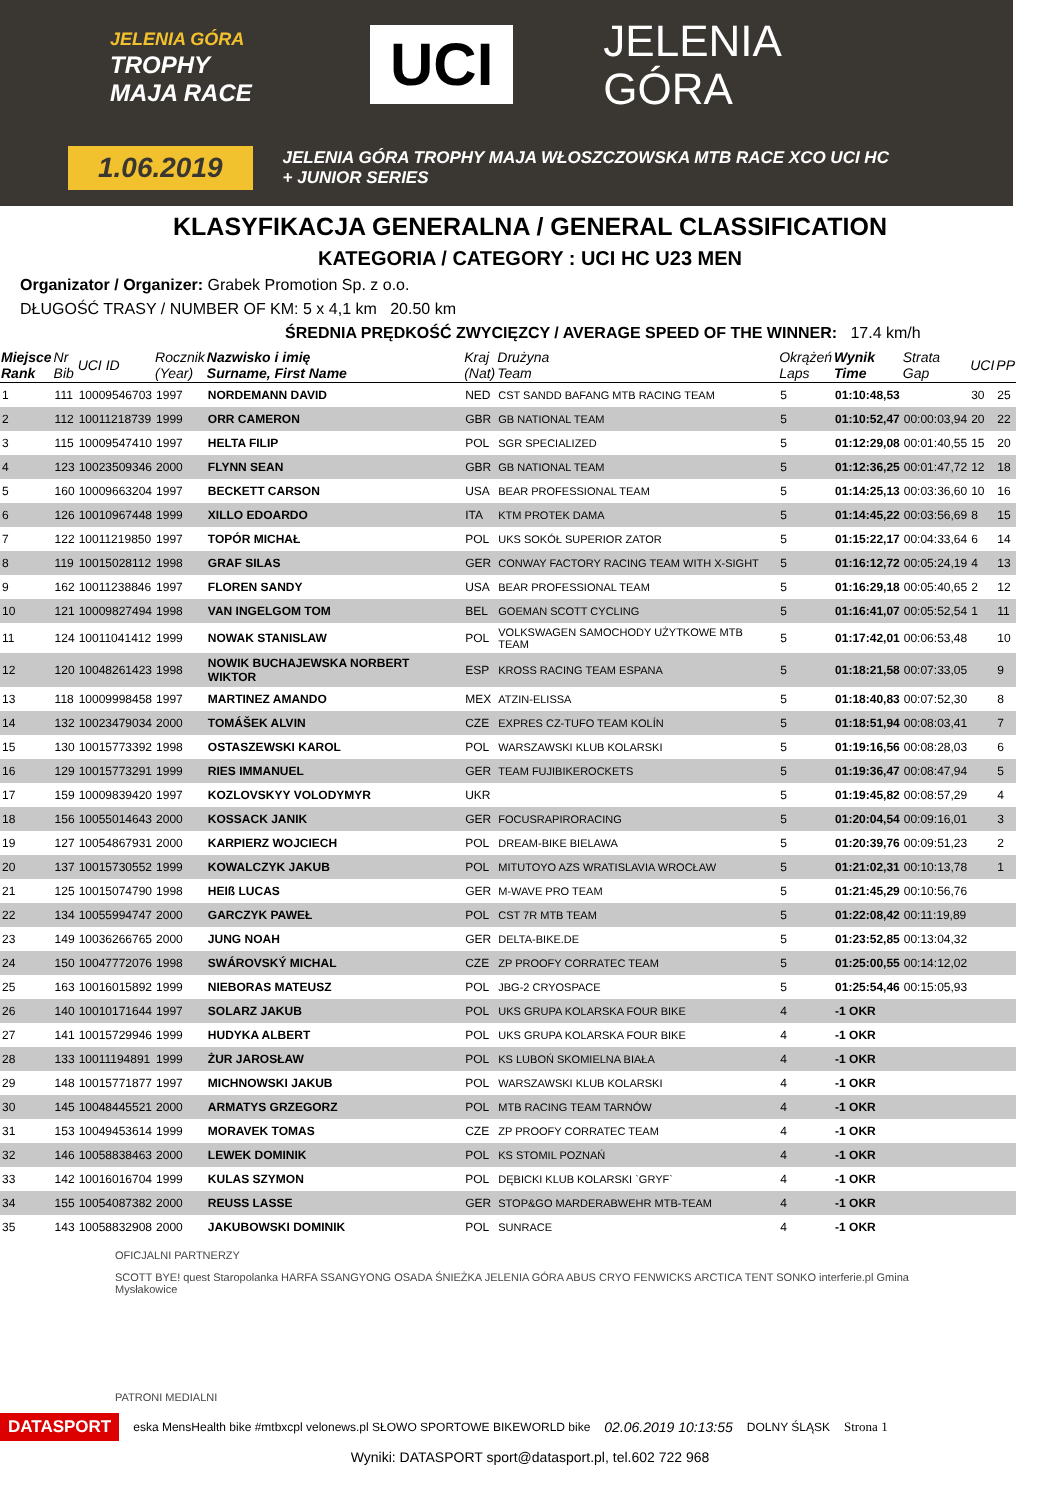JELENIA GÓRA
TROPHY
MAJA RACE
UCI
JELENIA
GÓRA
1.06.2019
JELENIA GÓRA TROPHY MAJA WŁOSZCZOWSKA MTB RACE XCO UCI HC
+ JUNIOR SERIES
KLASYFIKACJA GENERALNA / GENERAL CLASSIFICATION
KATEGORIA / CATEGORY : UCI HC U23 MEN
Organizator / Organizer: Grabek Promotion Sp. z o.o.
DŁUGOŚĆ TRASY / NUMBER OF KM: 5 x 4,1 km 20.50 km
ŚREDNIA PRĘDKOŚĆ ZWYCIĘZCY / AVERAGE SPEED OF THE WINNER: 17.4 km/h
| Miejsce Rank | Nr Bib | UCI ID | Rocznik (Year) | Nazwisko i imię Surname, First Name | Kraj (Nat) | Drużyna Team | Okrążeń Laps | Wynik Time | Strata Gap | UCI | PP |
| --- | --- | --- | --- | --- | --- | --- | --- | --- | --- | --- | --- |
| 1 | 111 | 10009546703 | 1997 | NORDEMANN DAVID | NED | CST SANDD BAFANG MTB RACING TEAM | 5 | 01:10:48,53 | | 30 | 25 |
| 2 | 112 | 10011218739 | 1999 | ORR CAMERON | GBR | GB NATIONAL TEAM | 5 | 01:10:52,47 | 00:00:03,94 | 20 | 22 |
| 3 | 115 | 10009547410 | 1997 | HELTA FILIP | POL | SGR SPECIALIZED | 5 | 01:12:29,08 | 00:01:40,55 | 15 | 20 |
| 4 | 123 | 10023509346 | 2000 | FLYNN SEAN | GBR | GB NATIONAL TEAM | 5 | 01:12:36,25 | 00:01:47,72 | 12 | 18 |
| 5 | 160 | 10009663204 | 1997 | BECKETT CARSON | USA | BEAR PROFESSIONAL TEAM | 5 | 01:14:25,13 | 00:03:36,60 | 10 | 16 |
| 6 | 126 | 10010967448 | 1999 | XILLO EDOARDO | ITA | KTM PROTEK DAMA | 5 | 01:14:45,22 | 00:03:56,69 | 8 | 15 |
| 7 | 122 | 10011219850 | 1997 | TOPÓR MICHAŁ | POL | UKS SOKÓŁ SUPERIOR ZATOR | 5 | 01:15:22,17 | 00:04:33,64 | 6 | 14 |
| 8 | 119 | 10015028112 | 1998 | GRAF SILAS | GER | CONWAY FACTORY RACING TEAM WITH X-SIGHT | 5 | 01:16:12,72 | 00:05:24,19 | 4 | 13 |
| 9 | 162 | 10011238846 | 1997 | FLOREN SANDY | USA | BEAR PROFESSIONAL TEAM | 5 | 01:16:29,18 | 00:05:40,65 | 2 | 12 |
| 10 | 121 | 10009827494 | 1998 | VAN INGELGOM TOM | BEL | GOEMAN SCOTT CYCLING | 5 | 01:16:41,07 | 00:05:52,54 | 1 | 11 |
| 11 | 124 | 10011041412 | 1999 | NOWAK STANISLAW | POL | VOLKSWAGEN SAMOCHODY UŻYTKOWE MTB TEAM | 5 | 01:17:42,01 | 00:06:53,48 | | 10 |
| 12 | 120 | 10048261423 | 1998 | NOWIK BUCHAJEWSKA NORBERT WIKTOR | ESP | KROSS RACING TEAM ESPANA | 5 | 01:18:21,58 | 00:07:33,05 | | 9 |
| 13 | 118 | 10009998458 | 1997 | MARTINEZ AMANDO | MEX | ATZIN-ELISSA | 5 | 01:18:40,83 | 00:07:52,30 | | 8 |
| 14 | 132 | 10023479034 | 2000 | TOMÁŠEK ALVIN | CZE | EXPRES CZ-TUFO TEAM KOLÍN | 5 | 01:18:51,94 | 00:08:03,41 | | 7 |
| 15 | 130 | 10015773392 | 1998 | OSTASZEWSKI KAROL | POL | WARSZAWSKI KLUB KOLARSKI | 5 | 01:19:16,56 | 00:08:28,03 | | 6 |
| 16 | 129 | 10015773291 | 1999 | RIES IMMANUEL | GER | TEAM FUJIBIKEROCKETS | 5 | 01:19:36,47 | 00:08:47,94 | | 5 |
| 17 | 159 | 10009839420 | 1997 | KOZLOVSKYY VOLODYMYR | UKR | | 5 | 01:19:45,82 | 00:08:57,29 | | 4 |
| 18 | 156 | 10055014643 | 2000 | KOSSACK JANIK | GER | FOCUSRAPIRORACING | 5 | 01:20:04,54 | 00:09:16,01 | | 3 |
| 19 | 127 | 10054867931 | 2000 | KARPIERZ WOJCIECH | POL | DREAM-BIKE BIELAWA | 5 | 01:20:39,76 | 00:09:51,23 | | 2 |
| 20 | 137 | 10015730552 | 1999 | KOWALCZYK JAKUB | POL | MITUTOYO AZS WRATISLAVIA WROCŁAW | 5 | 01:21:02,31 | 00:10:13,78 | | 1 |
| 21 | 125 | 10015074790 | 1998 | HEIß LUCAS | GER | M-WAVE PRO TEAM | 5 | 01:21:45,29 | 00:10:56,76 | | |
| 22 | 134 | 10055994747 | 2000 | GARCZYK PAWEŁ | POL | CST 7R MTB TEAM | 5 | 01:22:08,42 | 00:11:19,89 | | |
| 23 | 149 | 10036266765 | 2000 | JUNG NOAH | GER | DELTA-BIKE.DE | 5 | 01:23:52,85 | 00:13:04,32 | | |
| 24 | 150 | 10047772076 | 1998 | SWÁROVSKÝ MICHAL | CZE | ZP PROOFY CORRATEC TEAM | 5 | 01:25:00,55 | 00:14:12,02 | | |
| 25 | 163 | 10016015892 | 1999 | NIEBORAS MATEUSZ | POL | JBG-2 CRYOSPACE | 5 | 01:25:54,46 | 00:15:05,93 | | |
| 26 | 140 | 10010171644 | 1997 | SOLARZ JAKUB | POL | UKS GRUPA KOLARSKA FOUR BIKE | 4 | -1 OKR | | | |
| 27 | 141 | 10015729946 | 1999 | HUDYKA ALBERT | POL | UKS GRUPA KOLARSKA FOUR BIKE | 4 | -1 OKR | | | |
| 28 | 133 | 10011194891 | 1999 | ŻUR JAROSŁAW | POL | KS LUBOŃ SKOMIELNA BIAŁA | 4 | -1 OKR | | | |
| 29 | 148 | 10015771877 | 1997 | MICHNOWSKI JAKUB | POL | WARSZAWSKI KLUB KOLARSKI | 4 | -1 OKR | | | |
| 30 | 145 | 10048445521 | 2000 | ARMATYS GRZEGORZ | POL | MTB RACING TEAM TARNÓW | 4 | -1 OKR | | | |
| 31 | 153 | 10049453614 | 1999 | MORAVEK TOMAS | CZE | ZP PROOFY CORRATEC TEAM | 4 | -1 OKR | | | |
| 32 | 146 | 10058838463 | 2000 | LEWEK DOMINIK | POL | KS STOMIL POZNAŃ | 4 | -1 OKR | | | |
| 33 | 142 | 10016016704 | 1999 | KULAS SZYMON | POL | DĘBICKI KLUB KOLARSKI `GRYF` | 4 | -1 OKR | | | |
| 34 | 155 | 10054087382 | 2000 | REUSS LASSE | GER | STOP&GO MARDERABWEHR MTB-TEAM | 4 | -1 OKR | | | |
| 35 | 143 | 10058832908 | 2000 | JAKUBOWSKI DOMINIK | POL | SUNRACE | 4 | -1 OKR | | | |
OFICJALNI PARTNERZY
SCOTT BYE! quest Staropolanka HARFA SSANGYONG OSADA ŚNIEŻKA JELENIA GÓRA ABUS CRYO FENWICKS ARCTICA TENT SONKO interferie.pl Gmina Mysłakowice
PATRONI MEDIALNI
DATASPORT eska MensHealth bike #mtbxcpl velonews.pl SŁOWO SPORTOWE BIKEWORLD bike 02.06.2019 10:13:55 DOLNY ŚLĄSK Strona 1
Wyniki: DATASPORT sport@datasport.pl, tel.602 722 968